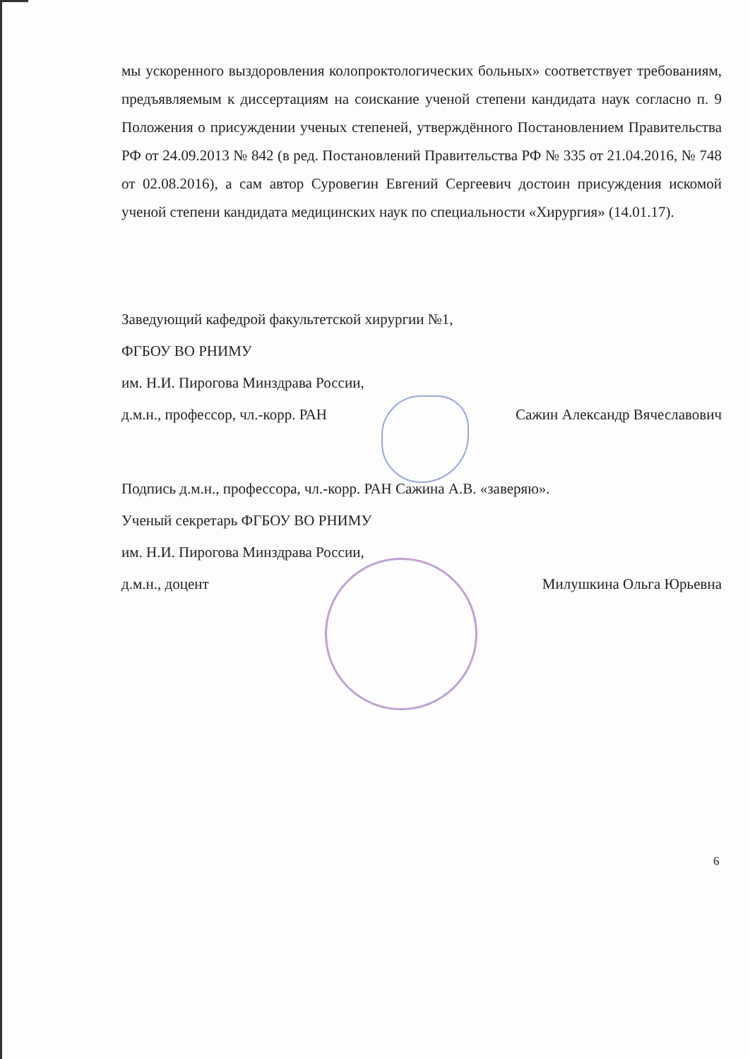мы ускоренного выздоровления колопроктологических больных» соответствует требованиям, предъявляемым к диссертациям на соискание ученой степени кандидата наук согласно п. 9 Положения о присуждении ученых степеней, утверждённого Постановлением Правительства РФ от 24.09.2013 № 842 (в ред. Постановлений Правительства РФ № 335 от 21.04.2016, № 748 от 02.08.2016), а сам автор Суровегин Евгений Сергеевич достоин присуждения искомой ученой степени кандидата медицинских наук по специальности «Хирургия» (14.01.17).
Заведующий кафедрой факультетской хирургии №1,
ФГБОУ ВО РНИМУ
им. Н.И. Пирогова Минздрава России,
д.м.н., профессор, чл.-корр. РАН Сажин Александр Вячеславович
Подпись д.м.н., профессора, чл.-корр. РАН Сажина А.В. «заверяю».
Ученый секретарь ФГБОУ ВО РНИМУ
им. Н.И. Пирогова Минздрава России,
д.м.н., доцент Милушкина Ольга Юрьевна
6